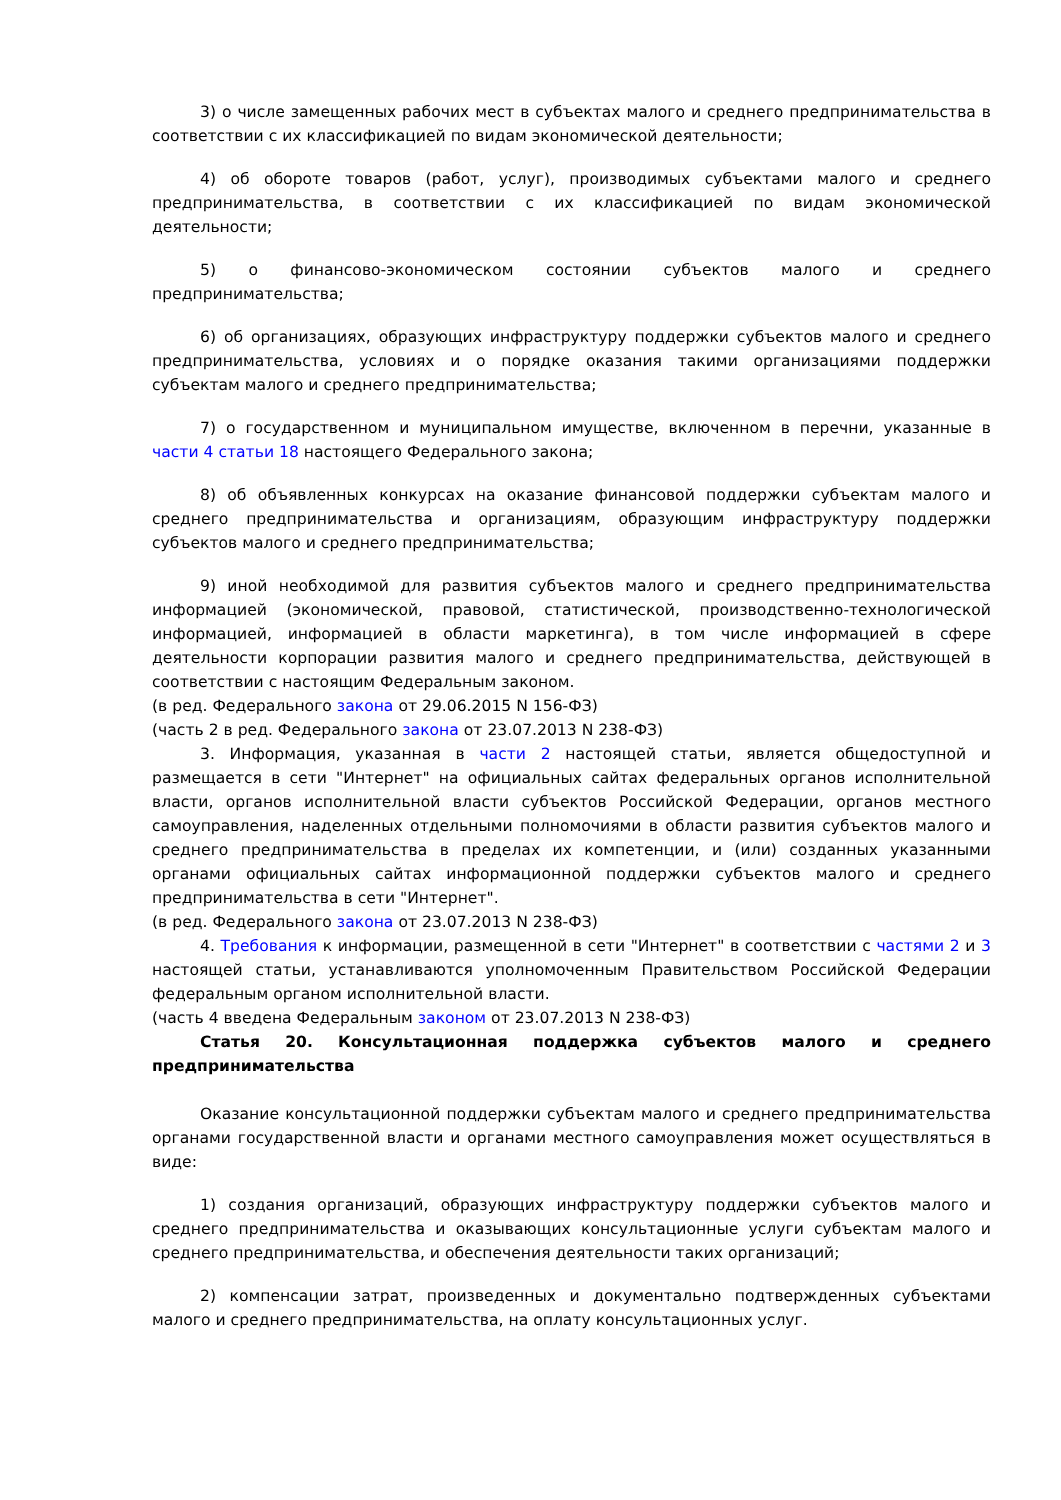3) о числе замещенных рабочих мест в субъектах малого и среднего предпринимательства в соответствии с их классификацией по видам экономической деятельности;
4) об обороте товаров (работ, услуг), производимых субъектами малого и среднего предпринимательства, в соответствии с их классификацией по видам экономической деятельности;
5) о финансово-экономическом состоянии субъектов малого и среднего предпринимательства;
6) об организациях, образующих инфраструктуру поддержки субъектов малого и среднего предпринимательства, условиях и о порядке оказания такими организациями поддержки субъектам малого и среднего предпринимательства;
7) о государственном и муниципальном имуществе, включенном в перечни, указанные в части 4 статьи 18 настоящего Федерального закона;
8) об объявленных конкурсах на оказание финансовой поддержки субъектам малого и среднего предпринимательства и организациям, образующим инфраструктуру поддержки субъектов малого и среднего предпринимательства;
9) иной необходимой для развития субъектов малого и среднего предпринимательства информацией (экономической, правовой, статистической, производственно-технологической информацией, информацией в области маркетинга), в том числе информацией в сфере деятельности корпорации развития малого и среднего предпринимательства, действующей в соответствии с настоящим Федеральным законом.
(в ред. Федерального закона от 29.06.2015 N 156-ФЗ)
(часть 2 в ред. Федерального закона от 23.07.2013 N 238-ФЗ)
3. Информация, указанная в части 2 настоящей статьи, является общедоступной и размещается в сети "Интернет" на официальных сайтах федеральных органов исполнительной власти, органов исполнительной власти субъектов Российской Федерации, органов местного самоуправления, наделенных отдельными полномочиями в области развития субъектов малого и среднего предпринимательства в пределах их компетенции, и (или) созданных указанными органами официальных сайтах информационной поддержки субъектов малого и среднего предпринимательства в сети "Интернет".
(в ред. Федерального закона от 23.07.2013 N 238-ФЗ)
4. Требования к информации, размещенной в сети "Интернет" в соответствии с частями 2 и 3 настоящей статьи, устанавливаются уполномоченным Правительством Российской Федерации федеральным органом исполнительной власти.
(часть 4 введена Федеральным законом от 23.07.2013 N 238-ФЗ)
Статья 20. Консультационная поддержка субъектов малого и среднего предпринимательства
Оказание консультационной поддержки субъектам малого и среднего предпринимательства органами государственной власти и органами местного самоуправления может осуществляться в виде:
1) создания организаций, образующих инфраструктуру поддержки субъектов малого и среднего предпринимательства и оказывающих консультационные услуги субъектам малого и среднего предпринимательства, и обеспечения деятельности таких организаций;
2) компенсации затрат, произведенных и документально подтвержденных субъектами малого и среднего предпринимательства, на оплату консультационных услуг.